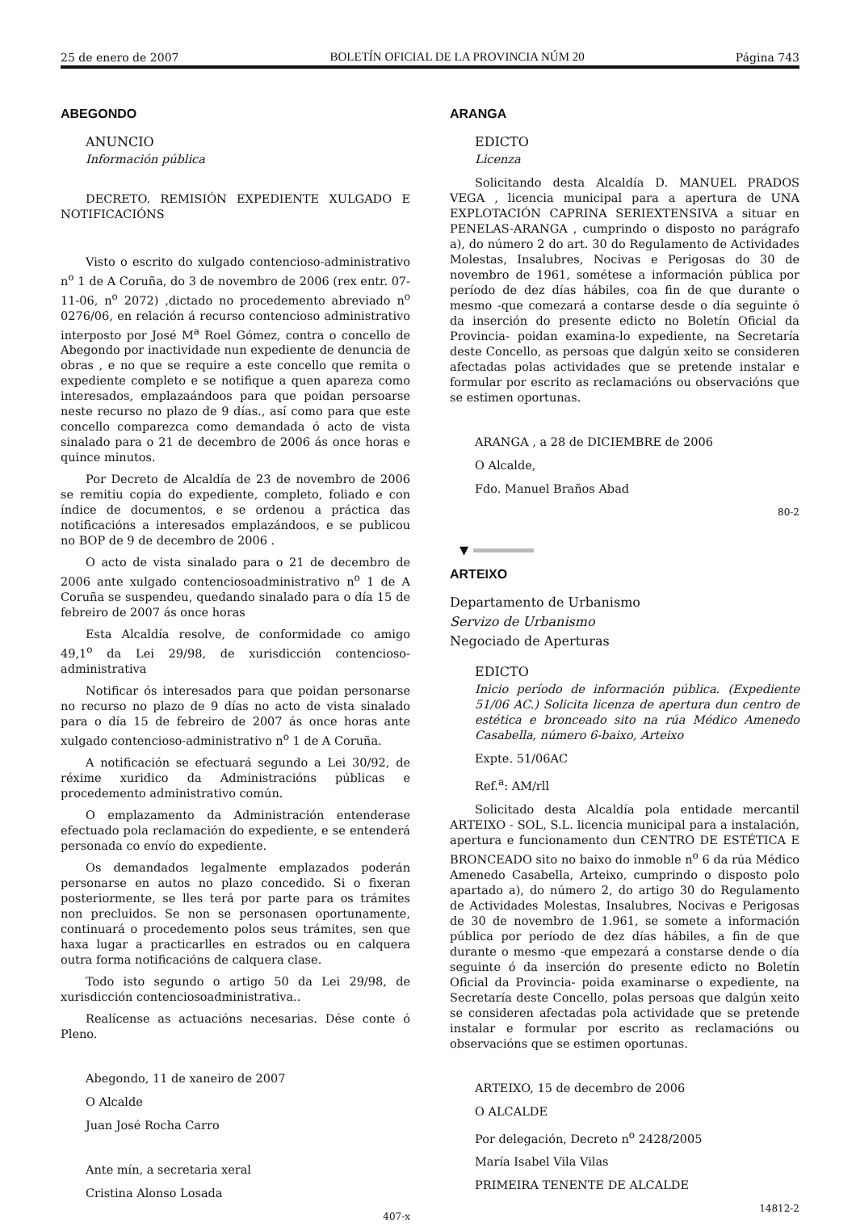25 de enero de 2007 BOLETÍN OFICIAL DE LA PROVINCIA NÚM 20 Página 743
ABEGONDO
ANUNCIO
Información pública
DECRETO. REMISIÓN EXPEDIENTE XULGADO E NOTIFICACIÓNS
Visto o escrito do xulgado contencioso-administrativo n<sup>o</sup> 1 de A Coruña, do 3 de novembro de 2006 (rex entr. 07-11-06, n<sup>o</sup> 2072) ,dictado no procedemento abreviado n<sup>o</sup> 0276/06, en relación á recurso contencioso administrativo interposto por José M<sup>a</sup> Roel Gómez, contra o concello de Abegondo por inactividade nun expediente de denuncia de obras , e no que se require a este concello que remita o expediente completo e se notifique a quen apareza como interesados, emplazaándoos para que poidan persoarse neste recurso no plazo de 9 días., así como para que este concello comparezca como demandada ó acto de vista sinalado para o 21 de decembro de 2006 ás once horas e quince minutos.
Por Decreto de Alcaldía de 23 de novembro de 2006 se remitiu copia do expediente, completo, foliado e con índice de documentos, e se ordenou a práctica das notificacións a interesados emplazándoos, e se publicou no BOP de 9 de decembro de 2006 .
O acto de vista sinalado para o 21 de decembro de 2006 ante xulgado contenciosoadministrativo n<sup>o</sup> 1 de A Coruña se suspendeu, quedando sinalado para o día 15 de febreiro de 2007 ás once horas
Esta Alcaldía resolve, de conformidade co amigo 49,1<sup>o</sup> da Lei 29/98, de xurisdicción contencioso-administrativa
Notificar ós interesados para que poidan personarse no recurso no plazo de 9 días no acto de vista sinalado para o día 15 de febreiro de 2007 ás once horas ante xulgado contencioso-administrativo n<sup>o</sup> 1 de A Coruña.
A notificación se efectuará segundo a Lei 30/92, de réxime xuridico da Administracións públicas e procedemento administrativo común.
O emplazamento da Administración entenderase efectuado pola reclamación do expediente, e se entenderá personada co envío do expediente.
Os demandados legalmente emplazados poderán personarse en autos no plazo concedido. Si o fixeran posteriormente, se lles terá por parte para os trámites non precluidos. Se non se personasen oportunamente, continuará o procedemento polos seus trámites, sen que haxa lugar a practicarlles en estrados ou en calquera outra forma notificacións de calquera clase.
Todo isto segundo o artigo 50 da Lei 29/98, de xurisdicción contenciosoadministrativa..
Realícense as actuacións necesarias. Dése conte ó Pleno.
Abegondo, 11 de xaneiro de 2007
O Alcalde
Juan José Rocha Carro
Ante mín, a secretaria xeral
Cristina Alonso Losada
407-x
ARANGA
EDICTO
Licenza
Solicitando desta Alcaldía D. MANUEL PRADOS VEGA , licencia municipal para a apertura de UNA EXPLOTACIÓN CAPRINA SERIEXTENSIVA a situar en PENELAS-ARANGA , cumprindo o disposto no parágrafo a), do número 2 do art. 30 do Regulamento de Actividades Molestas, Insalubres, Nocivas e Perigosas do 30 de novembro de 1961, sométese a información pública por período de dez días hábiles, coa fin de que durante o mesmo -que comezará a contarse desde o día seguinte ó da inserción do presente edicto no Boletín Oficial da Provincia- poidan examina-lo expediente, na Secretaría deste Concello, as persoas que dalgún xeito se consideren afectadas polas actividades que se pretende instalar e formular por escrito as reclamacións ou observacións que se estimen oportunas.
ARANGA , a 28 de DICIEMBRE de 2006
O Alcalde,
Fdo. Manuel Braños Abad
80-2
▼
ARTEIXO
Departamento de Urbanismo
Servizo de Urbanismo
Negociado de Aperturas
EDICTO
Inicio período de información pública. (Expediente 51/06 AC.) Solicita licenza de apertura dun centro de estética e bronceado sito na rúa Médico Amenedo Casabella, número 6-baixo, Arteixo
Expte. 51/06AC
Ref.<sup>a</sup>: AM/rll
Solicitado desta Alcaldía pola entidade mercantil ARTEIXO - SOL, S.L. licencia municipal para a instalación, apertura e funcionamento dun CENTRO DE ESTÉTICA E BRONCEADO sito no baixo do inmoble n<sup>o</sup> 6 da rúa Médico Amenedo Casabella, Arteixo, cumprindo o disposto polo apartado a), do número 2, do artigo 30 do Regulamento de Actividades Molestas, Insalubres, Nocivas e Perigosas de 30 de novembro de 1.961, se somete a información pública por período de dez días hábiles, a fin de que durante o mesmo -que empezará a constarse dende o día seguinte ó da inserción do presente edicto no Boletín Oficial da Provincia- poida examinarse o expediente, na Secretaría deste Concello, polas persoas que dalgún xeito se consideren afectadas pola actividade que se pretende instalar e formular por escrito as reclamacións ou observacións que se estimen oportunas.
ARTEIXO, 15 de decembro de 2006
O ALCALDE
Por delegación, Decreto n<sup>o</sup> 2428/2005
María Isabel Vila Vilas
PRIMEIRA TENENTE DE ALCALDE
14812-2